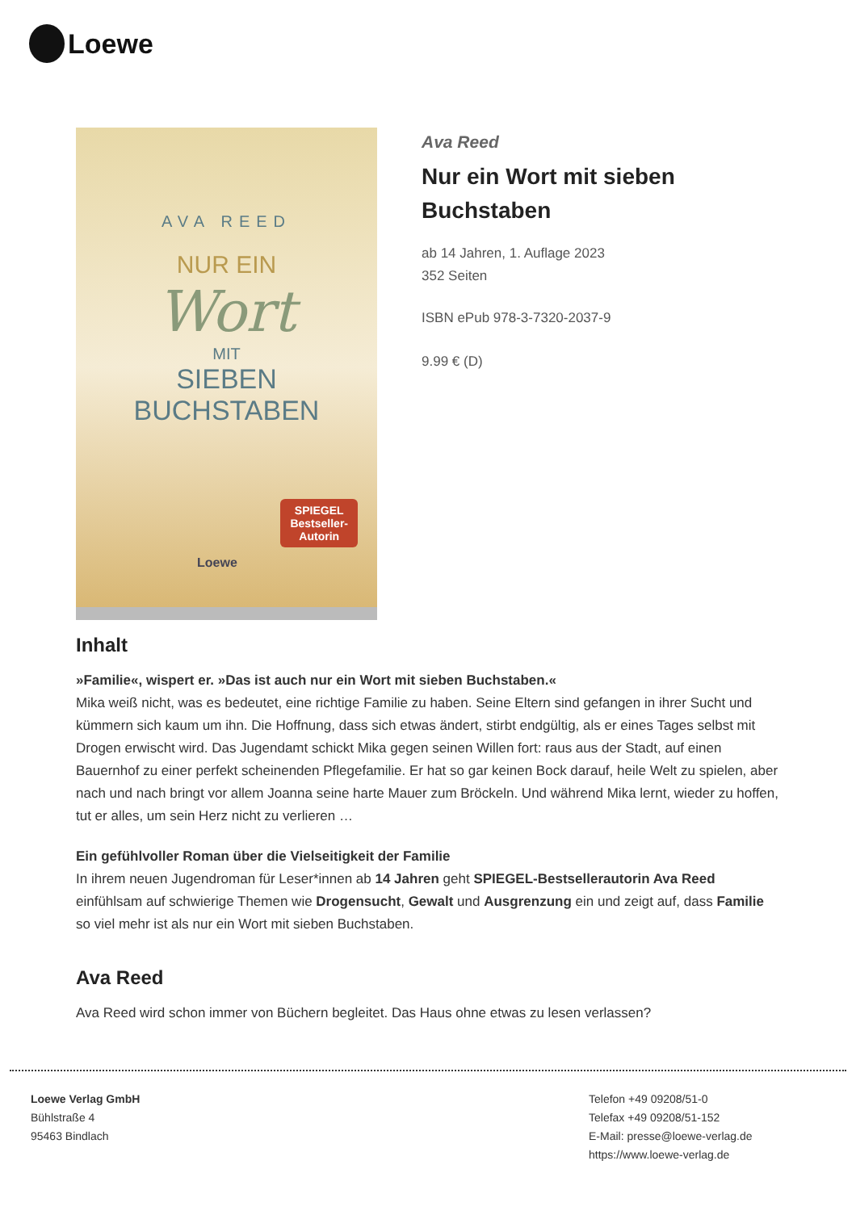Loewe
AVA REED
NUR EIN
Wort
MIT
SIEBEN
BUCHSTABEN
SPIEGEL
Bestseller-
Autorin
Loewe
Ava Reed
Nur ein Wort mit sieben Buchstaben
ab 14 Jahren, 1. Auflage 2023
352 Seiten
ISBN ePub 978-3-7320-2037-9
9.99 € (D)
Inhalt
»Familie«, wispert er. »Das ist auch nur ein Wort mit sieben Buchstaben.«
Mika weiß nicht, was es bedeutet, eine richtige Familie zu haben. Seine Eltern sind gefangen in ihrer Sucht und kümmern sich kaum um ihn. Die Hoffnung, dass sich etwas ändert, stirbt endgültig, als er eines Tages selbst mit Drogen erwischt wird. Das Jugendamt schickt Mika gegen seinen Willen fort: raus aus der Stadt, auf einen Bauernhof zu einer perfekt scheinenden Pflegefamilie. Er hat so gar keinen Bock darauf, heile Welt zu spielen, aber nach und nach bringt vor allem Joanna seine harte Mauer zum Bröckeln. Und während Mika lernt, wieder zu hoffen, tut er alles, um sein Herz nicht zu verlieren …
Ein gefühlvoller Roman über die Vielseitigkeit der Familie
In ihrem neuen Jugendroman für Leser*innen ab 14 Jahren geht SPIEGEL-Bestsellerautorin Ava Reed einfühlsam auf schwierige Themen wie Drogensucht, Gewalt und Ausgrenzung ein und zeigt auf, dass Familie so viel mehr ist als nur ein Wort mit sieben Buchstaben.
Ava Reed
Ava Reed wird schon immer von Büchern begleitet. Das Haus ohne etwas zu lesen verlassen?
Loewe Verlag GmbH
Bühlstraße 4
95463 Bindlach
Telefon +49 09208/51-0
Telefax +49 09208/51-152
E-Mail: presse@loewe-verlag.de
https://www.loewe-verlag.de